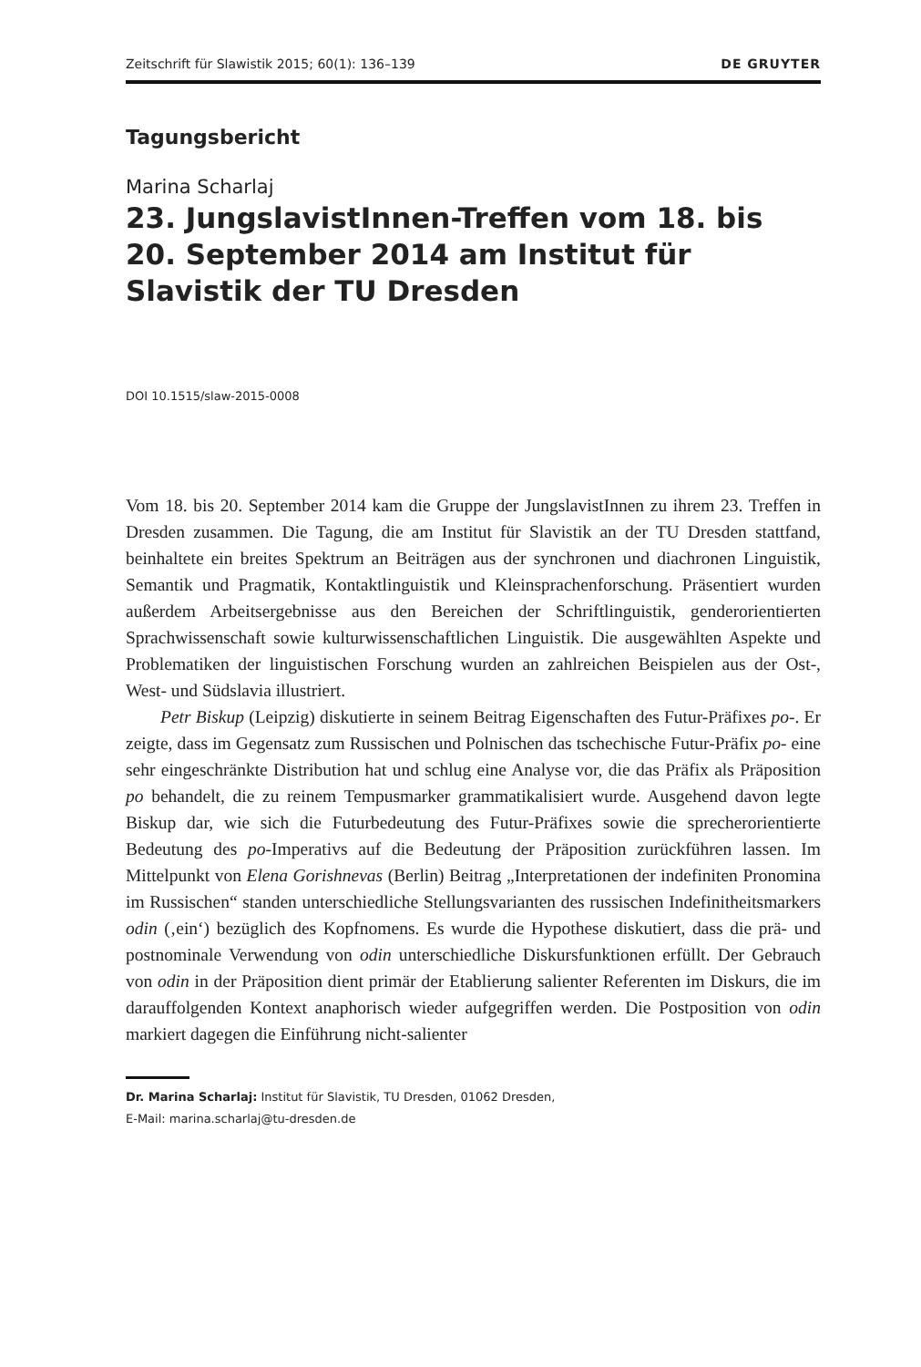Zeitschrift für Slawistik 2015; 60(1): 136–139 DE GRUYTER
Tagungsbericht
Marina Scharlaj
23. JungslavistInnen-Treffen vom 18. bis 20. September 2014 am Institut für Slavistik der TU Dresden
DOI 10.1515/slaw-2015-0008
Vom 18. bis 20. September 2014 kam die Gruppe der JungslavistInnen zu ihrem 23. Treffen in Dresden zusammen. Die Tagung, die am Institut für Slavistik an der TU Dresden stattfand, beinhaltete ein breites Spektrum an Beiträgen aus der synchronen und diachronen Linguistik, Semantik und Pragmatik, Kontaktlinguistik und Kleinsprachenforschung. Präsentiert wurden außerdem Arbeitsergebnisse aus den Bereichen der Schriftlinguistik, genderorientierten Sprachwissenschaft sowie kulturwissenschaftlichen Linguistik. Die ausgewählten Aspekte und Problematiken der linguistischen Forschung wurden an zahlreichen Beispielen aus der Ost-, West- und Südslavia illustriert.
Petr Biskup (Leipzig) diskutierte in seinem Beitrag Eigenschaften des Futur-Präfixes po-. Er zeigte, dass im Gegensatz zum Russischen und Polnischen das tschechische Futur-Präfix po- eine sehr eingeschränkte Distribution hat und schlug eine Analyse vor, die das Präfix als Präposition po behandelt, die zu reinem Tempusmarker grammatikalisiert wurde. Ausgehend davon legte Biskup dar, wie sich die Futurbedeutung des Futur-Präfixes sowie die sprecherorientierte Bedeutung des po-Imperativs auf die Bedeutung der Präposition zurückführen lassen. Im Mittelpunkt von Elena Gorishnevas (Berlin) Beitrag „Interpretationen der indefiniten Pronomina im Russischen“ standen unterschiedliche Stellungsvarianten des russischen Indefinitheitsmarkers odin (‚ein‘) bezüglich des Kopfnomens. Es wurde die Hypothese diskutiert, dass die prä- und postnominale Verwendung von odin unterschiedliche Diskursfunktionen erfüllt. Der Gebrauch von odin in der Präposition dient primär der Etablierung salienter Referenten im Diskurs, die im darauffolgenden Kontext anaphorisch wieder aufgegriffen werden. Die Postposition von odin markiert dagegen die Einführung nicht-salienter
Dr. Marina Scharlaj: Institut für Slavistik, TU Dresden, 01062 Dresden,
E-Mail: marina.scharlaj@tu-dresden.de